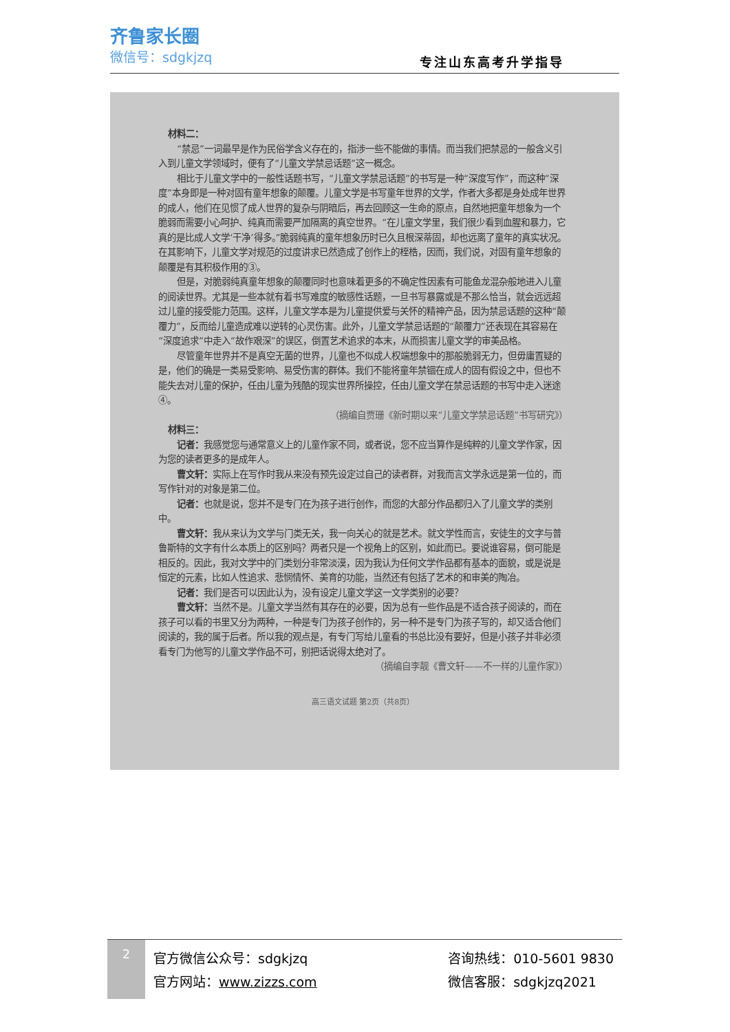齐鲁家长圈
微信号：sdgkjzq
专注山东高考升学指导
材料二：
“禁忌”一词最早是作为民俗学含义存在的，指涉一些不能做的事情。而当我们把禁忌的一般含义引入到儿童文学领域时，便有了“儿童文学禁忌话题”这一概念。
相比于儿童文学中的一般性话题书写，“儿童文学禁忌话题”的书写是一种“深度写作”，而这种“深度”本身即是一种对固有童年想象的颠覆。儿童文学是书写童年世界的文学，作者大多都是身处成年世界的成人，他们在见惯了成人世界的复杂与阴暗后，再去回顾这一生命的原点，自然地把童年想象为一个脆弱而需要小心呵护、纯真而需要严加隔离的真空世界。“在儿童文学里，我们很少看到血腥和暴力，它真的是比成人文学‘干净’得多。”脆弱纯真的童年想象历时已久且根深蒂固，却也远离了童年的真实状况。在其影响下，儿童文学对规范的过度讲求已然造成了创作上的桎梏，因而，我们说，对固有童年想象的颠覆是有其积极作用的③。
但是，对脆弱纯真童年想象的颠覆同时也意味着更多的不确定性因素有可能鱼龙混杂般地进入儿童的阅读世界。尤其是一些本就有着书写难度的敏感性话题，一旦书写暴露或是不那么恰当，就会远远超过儿童的接受能力范围。这样，儿童文学本是为儿童提供爱与关怀的精神产品，因为禁忌话题的这种“颠覆力”，反而给儿童造成难以逆转的心灵伤害。此外，儿童文学禁忌话题的“颠覆力”还表现在其容易在“深度追求”中走入“故作艰深”的误区，倒置艺术追求的本末，从而损害儿童文学的审美品格。
尽管童年世界并不是真空无菌的世界，儿童也不似成人权端想象中的那般脆弱无力，但毋庸置疑的是，他们的确是一类易受影响、易受伤害的群体。我们不能将童年禁锢在成人的固有假设之中，但也不能失去对儿童的保护，任由儿童为残酷的现实世界所操控，任由儿童文学在禁忌话题的书写中走入迷途④。
（摘编自贾珊《新时期以来“儿童文学禁忌话题”书写研究》）
材料三：
记者：我感觉您与通常意义上的儿童作家不同，或者说，您不应当算作是纯粹的儿童文学作家，因为您的读者更多的是成年人。
曹文轩：实际上在写作时我从来没有预先设定过自己的读者群，对我而言文学永远是第一位的，而写作针对的对象是第二位。
记者：也就是说，您并不是专门在为孩子进行创作，而您的大部分作品都归入了儿童文学的类别中。
曹文轩：我从来认为文学与门类无关，我一向关心的就是艺术。就文学性而言，安徒生的文字与普鲁斯特的文字有什么本质上的区别吗？两者只是一个视角上的区别，如此而已。要说谁容易，倒可能是相反的。因此，我对文学中的门类划分非常淡漠，因为我认为任何文学作品都有基本的面貌，或是说是恒定的元素，比如人性追求、悲悯情怀、美育的功能，当然还有包括了艺术的和审美的陶冶。
记者：我们是否可以因此认为，没有设定儿童文学这一文学类别的必要？
曹文轩：当然不是。儿童文学当然有其存在的必要，因为总有一些作品是不适合孩子阅读的，而在孩子可以看的书里又分为两种，一种是专门为孩子创作的，另一种不是专门为孩子写的，却又适合他们阅读的，我的属于后者。所以我的观点是，有专门写给儿童看的书总比没有要好，但是小孩子并非必须看专门为他写的儿童文学作品不可，别把话说得太绝对了。
（摘编自李靓《曹文轩——不一样的儿童作家》）
高三语文试题 第2页（共8页）
2
官方微信公众号：sdgkjzq
官方网站：www.zizzs.com
咨询热线：010-5601 9830
微信客服：sdgkjzq2021